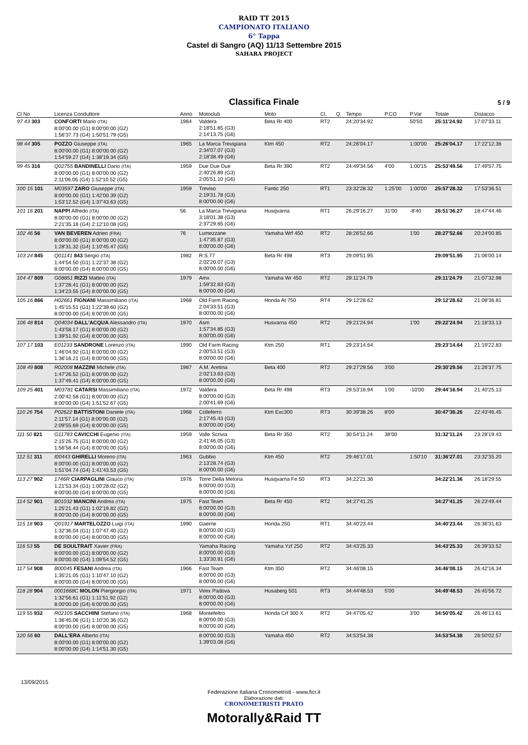RAID TT 2015
CAMPIONATO ITALIANO
6° Tappa
Castel di Sangro (AQ) 11/13 Settembre 2015
SAHARA PROJECT
Classifica Finale 5 / 9
| Cl No | Licenza Conduttore | Anno | Motoclub | Moto | Cl. | Q. | Tempo | P.CO | P.Var | Totale | Distacco |
| --- | --- | --- | --- | --- | --- | --- | --- | --- | --- | --- | --- |
| 97 43 303 | CONFORTI Mario (ITA) 8:00'00.00 (G1) 8:00'00.00 (G2) 1:56'37.73 (G4) 1:50'51.79 (G5) | 1964 | Valdera 2:18'51.65 (G3) 2:14'13.75 (G6) | Beta Rr 400 | RT2 | | 24:20'34.92 | | 50'50 | 25:11'24.92 | 17:07'33.11 |
| 98 44 305 | POZZO Giuseppe (ITA) 8:00'00.00 (G1) 8:00'00.00 (G2) 1:54'59.27 (G4) 1:38'19.34 (G5) | 1965 | La Marca Trevigiana 2:34'07.07 (G3) 2:18'38.49 (G6) | Ktm 450 | RT2 | | 24:26'04.17 | | 1:00'00 | 25:26'04.17 | 17:22'12.36 |
| 99 45 316 | Q02755 BANDINELLI Dario (ITA) 8:00'00.00 (G1) 8:00'00.00 (G2) 2:11'06.05 (G4) 1:52'10.52 (G5) | 1959 | Due Due Due 2:40'26.89 (G3) 2:05'51.10 (G6) | Beta Rr 390 | RT2 | | 24:49'34.56 | 4'00 | 1:00'15 | 25:53'49.56 | 17:49'57.75 |
| 100 15 101 | M03597 ZARO Giuseppe (ITA) 8:00'00.00 (G1) 1:42'00.39 (G2) 1:53'12.52 (G4) 1:37'43.63 (G5) | 1959 | Treviso 2:19'31.78 (G3) 8:00'00.00 (G6) | Fantic 250 | RT1 | | 23:32'28.32 | 1:25'00 | 1:00'00 | 25:57'28.32 | 17:53'36.51 |
| 101 16 201 | NAPPI Alfredo (ITA) 8:00'00.00 (G1) 8:00'00.00 (G2) 2:21'35.16 (G4) 2:12'10.08 (G5) | 56 | La Marca Trevigiana 3:18'01.38 (G3) 2:37'29.65 (G6) | Husqvarna | RT1 | | 26:29'16.27 | 31'00 | -8'40 | 26:51'36.27 | 18:47'44.46 |
| 102 46 56 | VAN BEVEREN Adrien (FRA) 8:00'00.00 (G1) 8:00'00.00 (G2) 1:28'31.32 (G4) 1:10'45.47 (G5) | 76 | Lumezzane 1:47'35.87 (G3) 8:00'00.00 (G6) | Yamaha Wrf 450 | RT2 | | 28:26'52.66 | | 1'00 | 28:27'52.66 | 20:24'00.85 |
| 103 24 845 | Q01141 843 Sergio (ITA) 1:44'54.50 (G1) 1:22'37.38 (G2) 8:00'00.00 (G4) 8:00'00.00 (G5) | 1982 | R.S.77 2:02'20.07 (G3) 8:00'00.00 (G6) | Beta Rr 498 | RT3 | | 29:09'51.95 | | | 29:09'51.95 | 21:06'00.14 |
| 104 47 809 | G08851 RIZZI Matteo (ITA) 1:37'28.41 (G1) 8:00'00.00 (G2) 1:34'23.55 (G4) 8:00'00.00 (G5) | 1979 | Amx 1:59'32.83 (G3) 8:00'00.00 (G6) | Yamaha Wr 450 | RT2 | | 29:11'24.79 | | | 29:11'24.79 | 21:07'32.98 |
| 105 16 866 | H02661 FIGNANI Massimiliano (ITA) 1:45'15.51 (G1) 1:22'39.60 (G2) 8:00'00.00 (G4) 8:00'00.00 (G5) | 1968 | Old Farm Racing 2:04'33.51 (G3) 8:00'00.00 (G6) | Honda At 750 | RT4 | | 29:12'28.62 | | | 29:12'28.62 | 21:08'36.81 |
| 106 48 814 | Q04034 DALL'ACQUA Alessandro (ITA) 1:43'58.17 (G1) 8:00'00.00 (G2) 1:39'51.92 (G4) 8:00'00.00 (G5) | 1970 | Asm 1:57'34.85 (G3) 8:00'00.00 (G6) | Husvarna 450 | RT2 | | 29:21'24.94 | | 1'00 | 29:22'24.94 | 21:18'33.13 |
| 107 17 103 | E01233 SANDRONE Lorenzo (ITA) 1:46'04.92 (G1) 8:00'00.00 (G2) 1:36'16.21 (G4) 8:00'00.00 (G5) | 1990 | Old Farm Racing 2:00'53.51 (G3) 8:00'00.00 (G6) | Ktm 250 | RT1 | | 29:23'14.64 | | | 29:23'14.64 | 21:19'22.83 |
| 108 49 808 | R02008 MAZZINI Michele (ITA) 1:47'26.52 (G1) 8:00'00.00 (G2) 1:37'49.41 (G4) 8:00'00.00 (G5) | 1987 | A.M. Aretina 2:02'13.63 (G3) 8:00'00.00 (G6) | Beta 400 | RT2 | | 29:27'29.56 | 3'00 | | 29:30'29.56 | 21:26'37.75 |
| 109 25 401 | M03781 CATARSI Massimiliano (ITA) 2:00'42.58 (G1) 8:00'00.00 (G2) 8:00'00.00 (G4) 1:51'52.67 (G5) | 1972 | Valdera 8:00'00.00 (G3) 2:00'41.69 (G6) | Beta Rr 498 | RT3 | | 29:53'16.94 | 1'00 | -10'00 | 29:44'16.94 | 21:40'25.13 |
| 110 26 754 | P02622 BATTISTONI Daniele (ITA) 2:11'57.14 (G1) 8:00'00.00 (G2) 2:09'55.69 (G4) 8:00'00.00 (G5) | 1968 | Colleferro 2:17'45.43 (G3) 8:00'00.00 (G6) | Ktm Exc300 | RT3 | | 30:39'38.26 | 8'00 | | 30:47'38.26 | 22:43'46.45 |
| 111 50 821 | G11783 CAVICCHI Eugenio (ITA) 2:15'26.75 (G1) 8:00'00.00 (G2) 1:56'58.44 (G4) 8:00'00.00 (G5) | 1959 | Valle Scrivia 2:41'46.05 (G3) 8:00'00.00 (G6) | Beta Rr 350 | RT2 | | 30:54'11.24 | 38'00 | | 31:32'11.24 | 23:28'19.43 |
| 112 51 311 | I00443 GHIRELLI Moreno (ITA) 8:00'00.00 (G1) 8:00'00.00 (G2) 1:51'04.74 (G4) 1:41'43.53 (G5) | 1963 | Gubbio 2:13'28.74 (G3) 8:00'00.00 (G6) | Ktm 450 | RT2 | | 29:46'17.01 | | 1:50'10 | 31:36'27.01 | 23:32'35.20 |
| 113 27 902 | 1746R CIARPAGLINI Glauco (ITA) 1:21'53.34 (G1) 1:00'28.02 (G2) 8:00'00.00 (G4) 8:00'00.00 (G5) | 1976 | Torre Della Meloria 8:00'00.00 (G3) 8:00'00.00 (G6) | Husqvarna Fe 50 | RT3 | | 34:22'21.36 | | | 34:22'21.36 | 26:18'29.55 |
| 114 52 901 | B01032 MANCINI Andrea (ITA) 1:25'21.43 (G1) 1:02'19.82 (G2) 8:00'00.00 (G4) 8:00'00.00 (G5) | 1975 | Fast Team 8:00'00.00 (G3) 8:00'00.00 (G6) | Beta Rr 450 | RT2 | | 34:27'41.25 | | | 34:27'41.25 | 26:23'49.44 |
| 115 18 903 | Q01917 MARTELOZZO Luigi (ITA) 1:32'36.04 (G1) 1:07'47.40 (G2) 8:00'00.00 (G4) 8:00'00.00 (G5) | 1990 | Gaerne 8:00'00.00 (G3) 8:00'00.00 (G6) | Honda 250 | RT1 | | 34:40'23.44 | | | 34:40'23.44 | 26:36'31.63 |
| 116 53 55 | DE SOULTRAIT Xavier (FRA) 8:00'00.00 (G1) 8:00'00.00 (G2) 8:00'00.00 (G4) 1:09'54.52 (G5) | | Yamaha Racing 8:00'00.00 (G3) 1:33'30.81 (G6) | Yamaha Yzf 250 | RT2 | | 34:43'25.33 | | | 34:43'25.33 | 26:39'33.52 |
| 117 54 908 | B00045 FESANI Andrea (ITA) 1:35'21.05 (G1) 1:10'47.10 (G2) 8:00'00.00 (G4) 8:00'00.00 (G5) | 1966 | Fast Team 8:00'00.00 (G3) 8:00'00.00 (G6) | Ktm 350 | RT2 | | 34:46'08.15 | | | 34:46'08.15 | 26:42'16.34 |
| 118 28 904 | 0001668C MOLON Piergiorgio (ITA) 1:32'56.61 (G1) 1:11'51.92 (G2) 8:00'00.00 (G4) 8:00'00.00 (G5) | 1971 | Virex Padova 8:00'00.00 (G3) 8:00'00.00 (G6) | Husaberg 501 | RT3 | | 34:44'48.53 | 5'00 | | 34:49'48.53 | 26:45'56.72 |
| 119 55 932 | R02105 SACCHINI Stefano (ITA) 1:36'45.06 (G1) 1:10'20.36 (G2) 8:00'00.00 (G4) 8:00'00.00 (G5) | 1968 | Montefeltro 8:00'00.00 (G3) 8:00'00.00 (G6) | Honda Crf 300 X | RT2 | | 34:47'05.42 | | 3'00 | 34:50'05.42 | 26:46'13.61 |
| 120 56 60 | DALL'ERA Alberto (ITA) 8:00'00.00 (G1) 8:00'00.00 (G2) 8:00'00.00 (G4) 1:14'51.30 (G5) | | 8:00'00.00 (G3) 1:39'03.08 (G6) | Yamaha 450 | RT2 | | 34:53'54.38 | | | 34:53'54.38 | 26:50'02.57 |
13/09/2015
Federazione Italiana Cronometristi - www.ficr.it
Elaborazione dati:
CRONOMETRISTI PRATO
Motorally&Raid TT